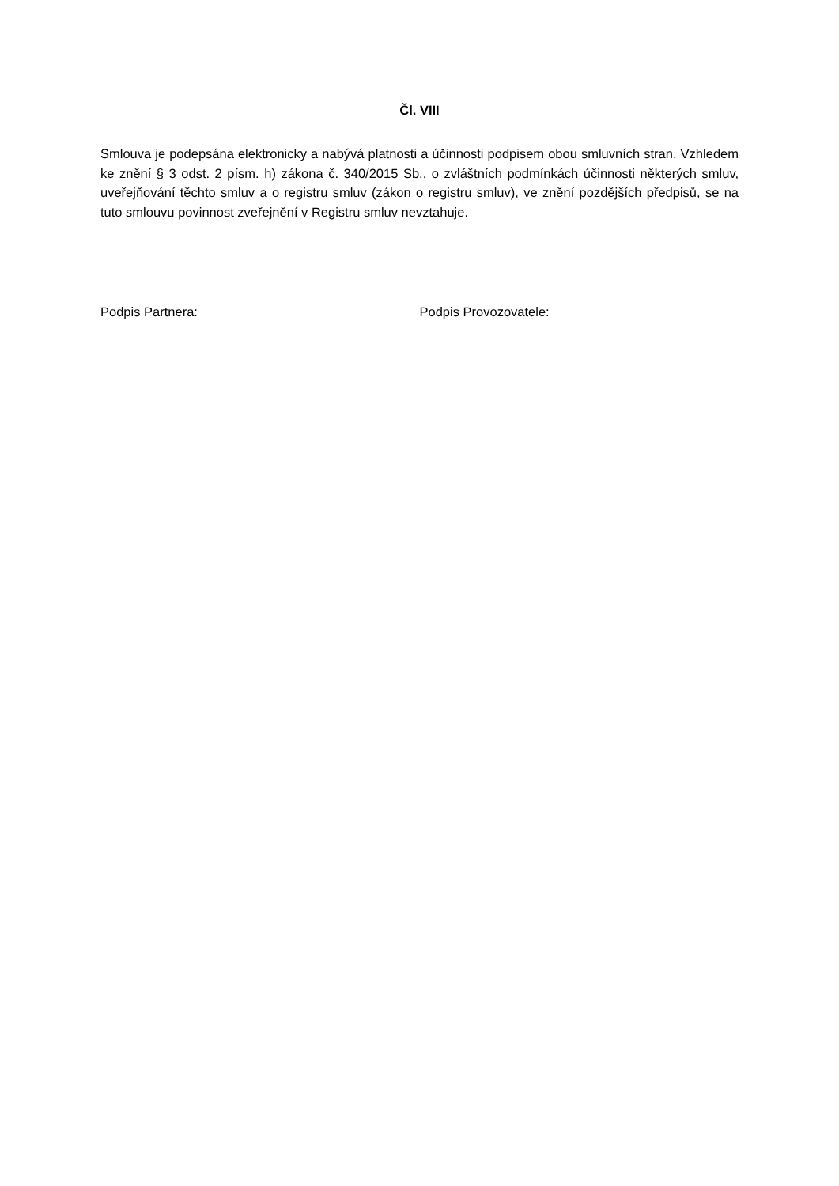Čl. VIII
Smlouva je podepsána elektronicky a nabývá platnosti a účinnosti podpisem obou smluvních stran. Vzhledem ke znění § 3 odst. 2 písm. h) zákona č. 340/2015 Sb., o zvláštních podmínkách účinnosti některých smluv, uveřejňování těchto smluv a o registru smluv (zákon o registru smluv), ve znění pozdějších předpisů, se na tuto smlouvu povinnost zveřejnění v Registru smluv nevztahuje.
Podpis Partnera: Podpis Provozovatele: